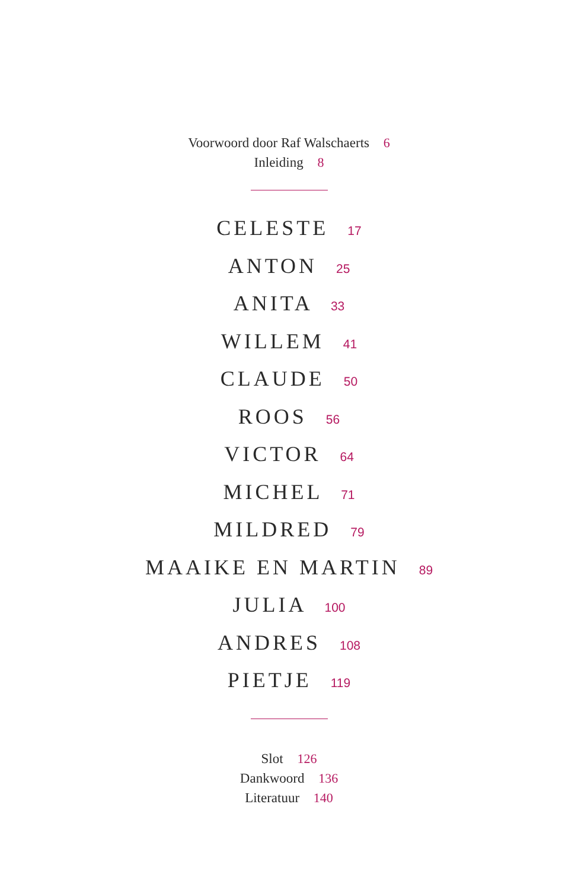Voorwoord door Raf Walschaerts 6
Inleiding 8
CELESTE 17
ANTON 25
ANITA 33
WILLEM 41
CLAUDE 50
ROOS 56
VICTOR 64
MICHEL 71
MILDRED 79
MAAIKE EN MARTIN 89
JULIA 100
ANDRES 108
PIETJE 119
Slot 126
Dankwoord 136
Literatuur 140